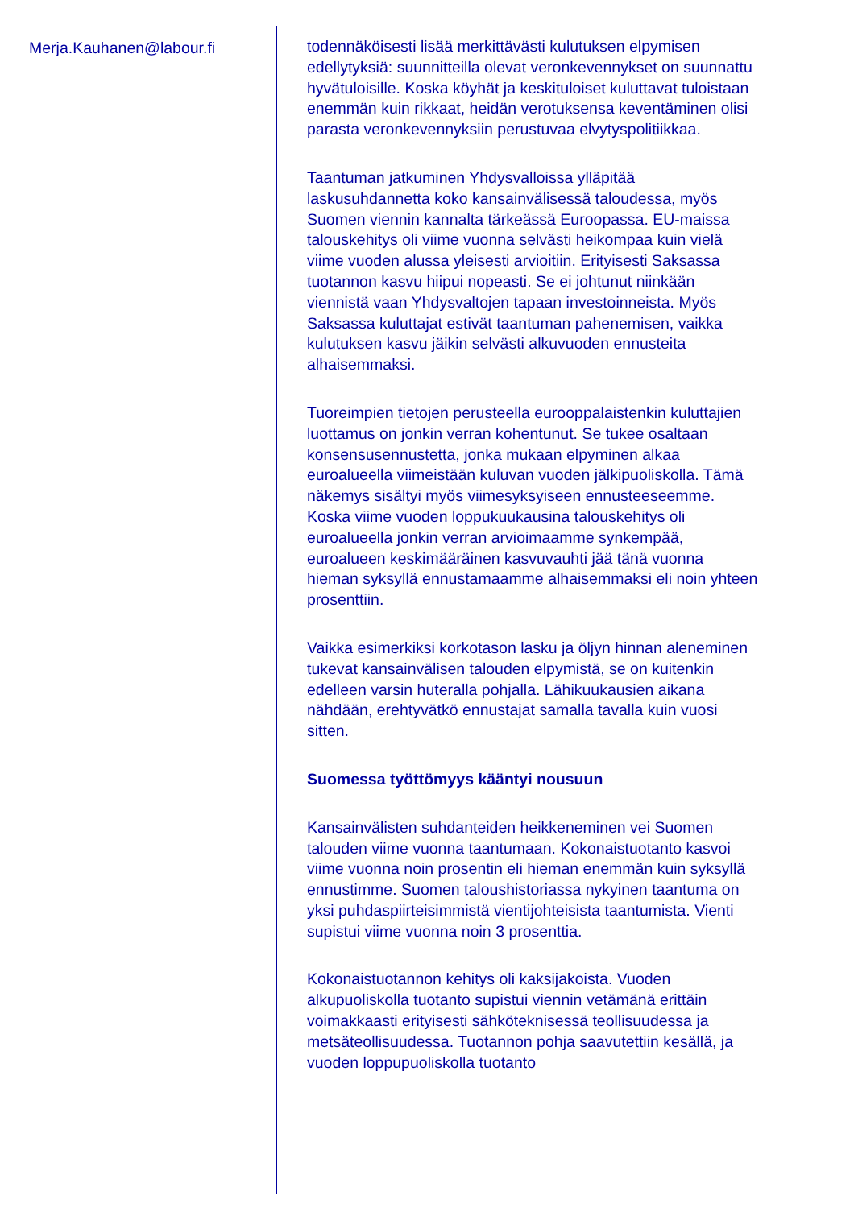Merja.Kauhanen@labour.fi
todennäköisesti lisää merkittävästi kulutuksen elpymisen edellytyksiä: suunnitteilla olevat veronkevennykset on suunnattu hyvätuloisille. Koska köyhät ja keskituloiset kuluttavat tuloistaan enemmän kuin rikkaat, heidän verotuksensa keventäminen olisi parasta veronkevennyksiin perustuvaa elvytyspolitiikkaa.
Taantuman jatkuminen Yhdysvalloissa ylläpitää laskusuhdannetta koko kansainvälisessä taloudessa, myös Suomen viennin kannalta tärkeässä Euroopassa. EU-maissa talouskehitys oli viime vuonna selvästi heikompaa kuin vielä viime vuoden alussa yleisesti arvioitiin. Erityisesti Saksassa tuotannon kasvu hiipui nopeasti. Se ei johtunut niinkään viennistä vaan Yhdysvaltojen tapaan investoinneista. Myös Saksassa kuluttajat estivät taantuman pahenemisen, vaikka kulutuksen kasvu jäikin selvästi alkuvuoden ennusteita alhaisemmaksi.
Tuoreimpien tietojen perusteella eurooppalaistenkin kuluttajien luottamus on jonkin verran kohentunut. Se tukee osaltaan konsensusennustetta, jonka mukaan elpyminen alkaa euroalueella viimeistään kuluvan vuoden jälkipuoliskolla. Tämä näkemys sisältyi myös viimesyksyiseen ennusteeseemme. Koska viime vuoden loppukuukausina talouskehitys oli euroalueella jonkin verran arvioimaamme synkempää, euroalueen keskimääräinen kasvuvauhti jää tänä vuonna hieman syksyllä ennustamaamme alhaisemmaksi eli noin yhteen prosenttiin.
Vaikka esimerkiksi korkotason lasku ja öljyn hinnan aleneminen tukevat kansainvälisen talouden elpymistä, se on kuitenkin edelleen varsin huteralla pohjalla. Lähikuukausien aikana nähdään, erehtyvätkö ennustajat samalla tavalla kuin vuosi sitten.
Suomessa työttömyys kääntyi nousuun
Kansainvälisten suhdanteiden heikkeneminen vei Suomen talouden viime vuonna taantumaan. Kokonaistuotanto kasvoi viime vuonna noin prosentin eli hieman enemmän kuin syksyllä ennustimme. Suomen taloushistoriassa nykyinen taantuma on yksi puhdaspiirteisimmistä vientijohteisista taantumista. Vienti supistui viime vuonna noin 3 prosenttia.
Kokonaistuotannon kehitys oli kaksijakoista. Vuoden alkupuoliskolla tuotanto supistui viennin vetämänä erittäin voimakkaasti erityisesti sähköteknisessä teollisuudessa ja metsäteollisuudessa. Tuotannon pohja saavutettiin kesällä, ja vuoden loppupuoliskolla tuotanto